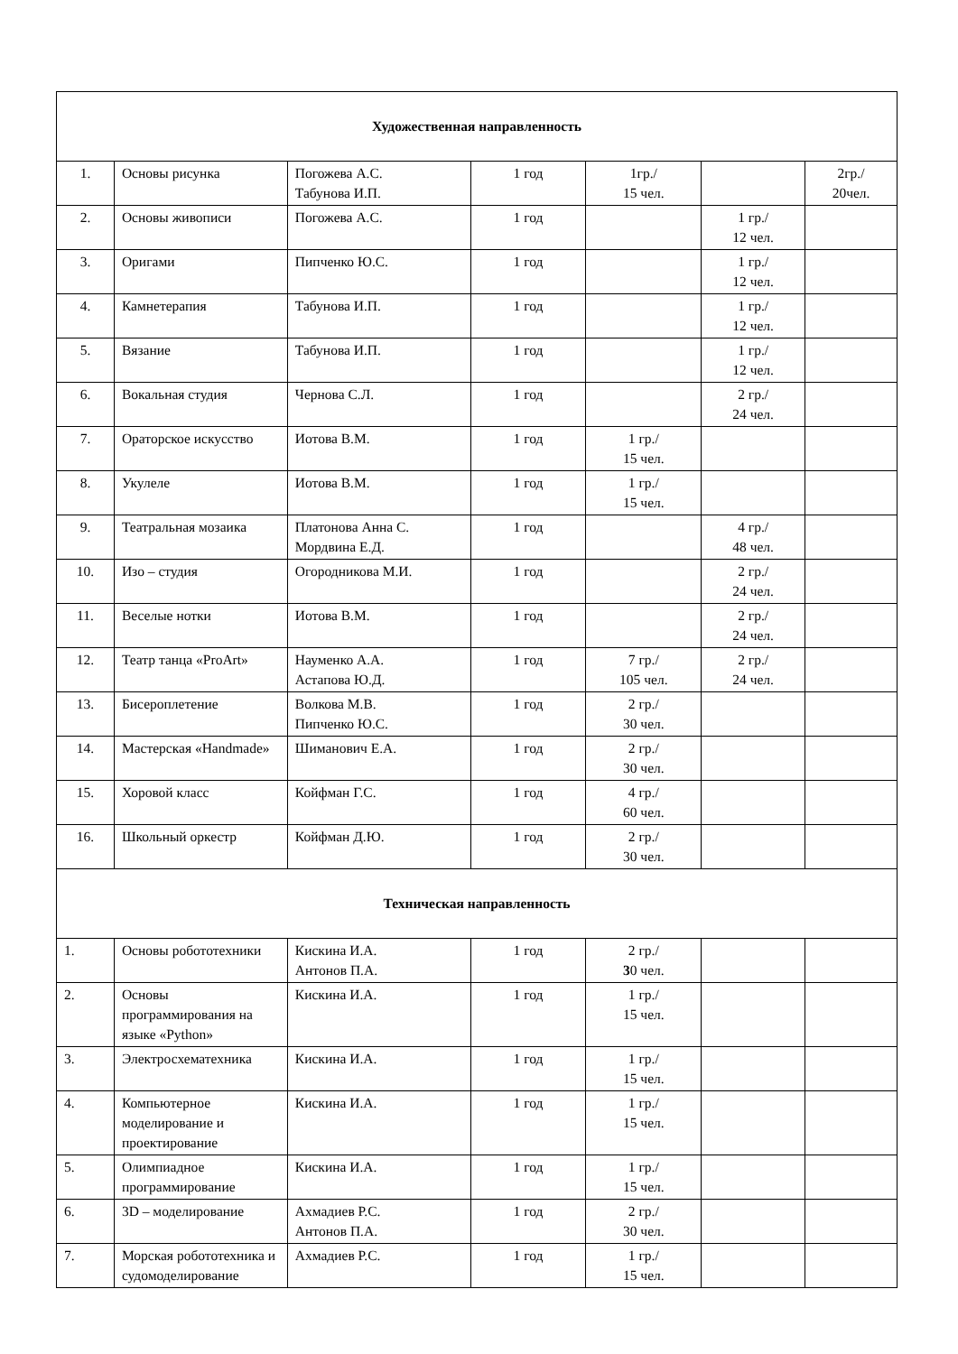| Художественная направленность | | | | | | |
| 1. | Основы рисунка | Погожева А.С. Табунова И.П. | 1 год | 1гр./ 15 чел. | | 2гр./ 20чел. |
| 2. | Основы живописи | Погожева А.С. | 1 год | | 1 гр./ 12 чел. | |
| 3. | Оригами | Пипченко Ю.С. | 1 год | | 1 гр./ 12 чел. | |
| 4. | Камнетерапия | Табунова И.П. | 1 год | | 1 гр./ 12 чел. | |
| 5. | Вязание | Табунова И.П. | 1 год | | 1 гр./ 12 чел. | |
| 6. | Вокальная студия | Чернова С.Л. | 1 год | | 2 гр./ 24 чел. | |
| 7. | Ораторское искусство | Иотова В.М. | 1 год | 1 гр./ 15 чел. | | |
| 8. | Укулеле | Иотова В.М. | 1 год | 1 гр./ 15 чел. | | |
| 9. | Театральная мозаика | Платонова Анна С. Мордвина Е.Д. | 1 год | | 4 гр./ 48 чел. | |
| 10. | Изо – студия | Огородникова М.И. | 1 год | | 2 гр./ 24 чел. | |
| 11. | Веселые нотки | Иотова В.М. | 1 год | | 2 гр./ 24 чел. | |
| 12. | Театр танца «ProArt» | Науменко А.А. Астапова Ю.Д. | 1 год | 7 гр./ 105 чел. | 2 гр./ 24 чел. | |
| 13. | Бисероплетение | Волкова М.В. Пипченко Ю.С. | 1 год | 2 гр./ 30 чел. | | |
| 14. | Мастерская «Handmade» | Шиманович Е.А. | 1 год | 2 гр./ 30 чел. | | |
| 15. | Хоровой класс | Койфман Г.С. | 1 год | 4 гр./ 60 чел. | | |
| 16. | Школьный оркестр | Койфман Д.Ю. | 1 год | 2 гр./ 30 чел. | | |
| Техническая направленность | | | | | | |
| 1. | Основы робототехники | Кискина И.А. Антонов П.А. | 1 год | 2 гр./ 3 0 чел. | | |
| 2. | Основы программирования на языке «Python» | Кискина И.А. | 1 год | 1 гр./ 15 чел. | | |
| 3. | Электросхематехника | Кискина И.А. | 1 год | 1 гр./ 15 чел. | | |
| 4. | Компьютерное моделирование и проектирование | Кискина И.А. | 1 год | 1 гр./ 15 чел. | | |
| 5. | Олимпиадное программирование | Кискина И.А. | 1 год | 1 гр./ 15 чел. | | |
| 6. | 3D – моделирование | Ахмадиев Р.С. Антонов П.А. | 1 год | 2 гр./ 30 чел. | | |
| 7. | Морская робототехника и судомоделирование | Ахмадиев Р.С. | 1 год | 1 гр./ 15 чел. | | |